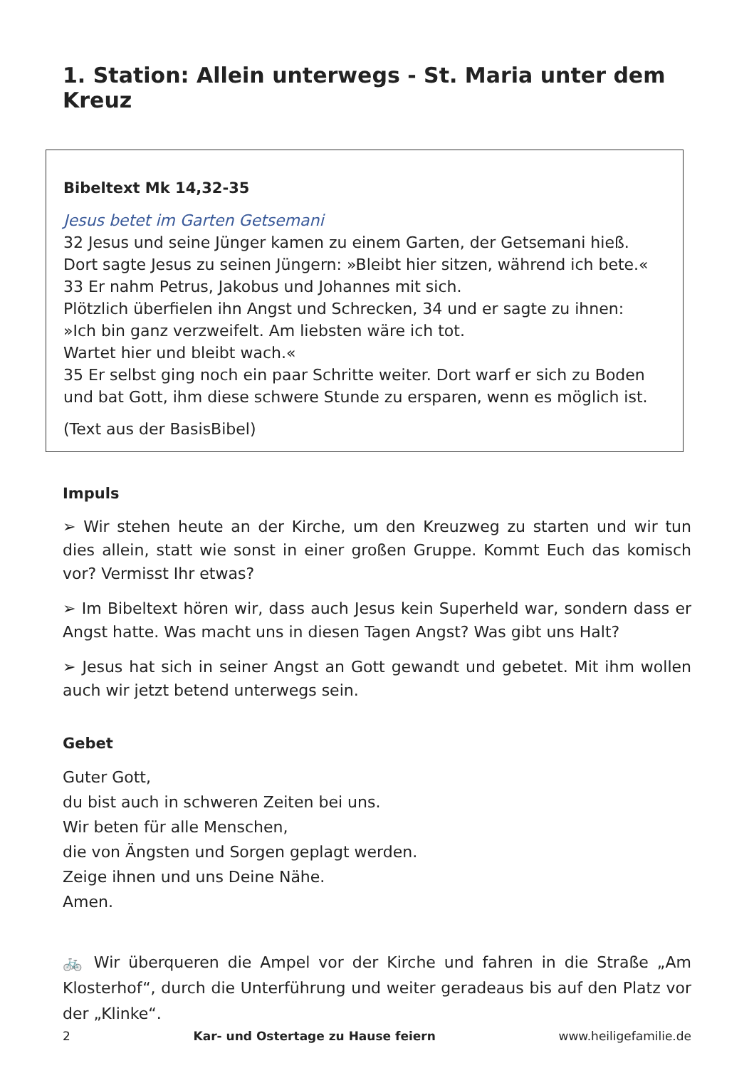1. Station: Allein unterwegs - St. Maria unter dem Kreuz
Bibeltext Mk 14,32-35
Jesus betet im Garten Getsemani
32 Jesus und seine Jünger kamen zu einem Garten, der Getsemani hieß.
Dort sagte Jesus zu seinen Jüngern: »Bleibt hier sitzen, während ich bete.«
33 Er nahm Petrus, Jakobus und Johannes mit sich.
Plötzlich überfielen ihn Angst und Schrecken, 34 und er sagte zu ihnen:
»Ich bin ganz verzweifelt. Am liebsten wäre ich tot.
Wartet hier und bleibt wach.«
35 Er selbst ging noch ein paar Schritte weiter. Dort warf er sich zu Boden
und bat Gott, ihm diese schwere Stunde zu ersparen, wenn es möglich ist.
(Text aus der BasisBibel)
Impuls
➢ Wir stehen heute an der Kirche, um den Kreuzweg zu starten und wir tun dies allein, statt wie sonst in einer großen Gruppe. Kommt Euch das komisch vor? Vermisst Ihr etwas?
➢ Im Bibeltext hören wir, dass auch Jesus kein Superheld war, sondern dass er Angst hatte. Was macht uns in diesen Tagen Angst? Was gibt uns Halt?
➢ Jesus hat sich in seiner Angst an Gott gewandt und gebetet. Mit ihm wollen auch wir jetzt betend unterwegs sein.
Gebet
Guter Gott,
du bist auch in schweren Zeiten bei uns.
Wir beten für alle Menschen,
die von Ängsten und Sorgen geplagt werden.
Zeige ihnen und uns Deine Nähe.
Amen.
🚲 Wir überqueren die Ampel vor der Kirche und fahren in die Straße „Am Klosterhof“, durch die Unterführung und weiter geradeaus bis auf den Platz vor der „Klinke“.
2 Kar- und Ostertage zu Hause feiern www.heiligefamilie.de